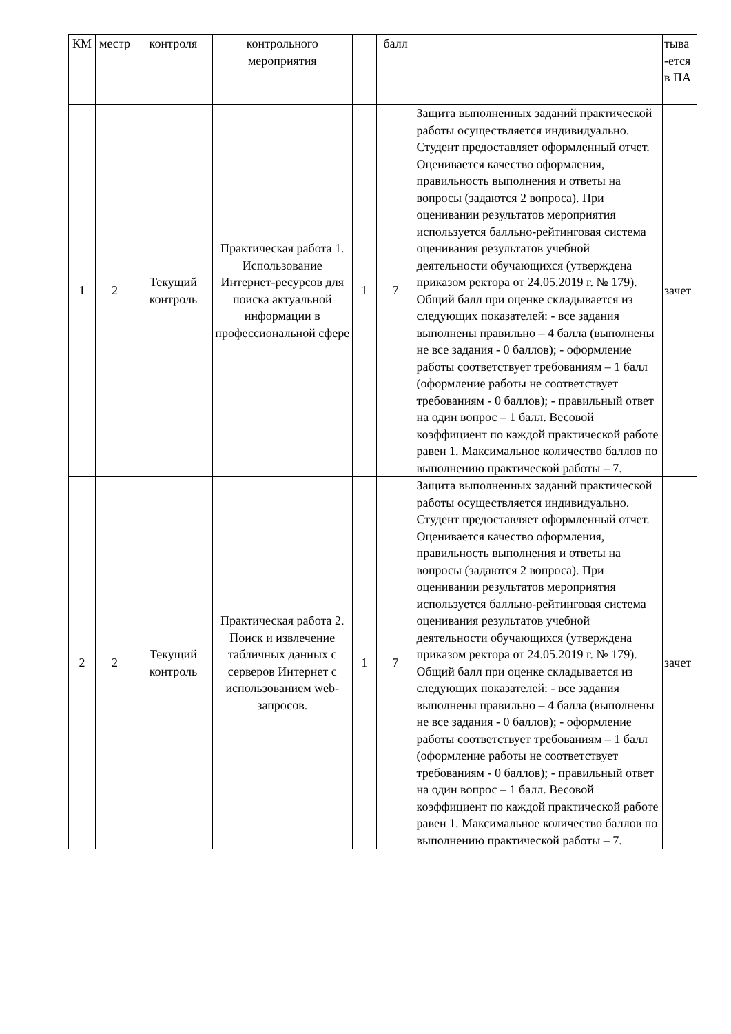| КМ | местр | контроля | контрольного мероприятия | | балл | | тыва -ется в ПА |
| 1 | 2 | Текущий контроль | Практическая работа 1. Использование Интернет-ресурсов для поиска актуальной информации в профессиональной сфере | 1 | 7 | Защита выполненных заданий практической работы осуществляется индивидуально. Студент предоставляет оформленный отчет. Оценивается качество оформления, правильность выполнения и ответы на вопросы (задаются 2 вопроса). При оценивании результатов мероприятия используется балльно-рейтинговая система оценивания результатов учебной деятельности обучающихся (утверждена приказом ректора от 24.05.2019 г. № 179). Общий балл при оценке складывается из следующих показателей: - все задания выполнены правильно – 4 балла (выполнены не все задания - 0 баллов); - оформление работы соответствует требованиям – 1 балл (оформление работы не соответствует требованиям - 0 баллов); - правильный ответ на один вопрос – 1 балл. Весовой коэффициент по каждой практической работе равен 1. Максимальное количество баллов по выполнению практической работы – 7. | зачет |
| 2 | 2 | Текущий контроль | Практическая работа 2. Поиск и извлечение табличных данных с серверов Интернет с использованием web-запросов. | 1 | 7 | Защита выполненных заданий практической работы осуществляется индивидуально. Студент предоставляет оформленный отчет. Оценивается качество оформления, правильность выполнения и ответы на вопросы (задаются 2 вопроса). При оценивании результатов мероприятия используется балльно-рейтинговая система оценивания результатов учебной деятельности обучающихся (утверждена приказом ректора от 24.05.2019 г. № 179). Общий балл при оценке складывается из следующих показателей: - все задания выполнены правильно – 4 балла (выполнены не все задания - 0 баллов); - оформление работы соответствует требованиям – 1 балл (оформление работы не соответствует требованиям - 0 баллов); - правильный ответ на один вопрос – 1 балл. Весовой коэффициент по каждой практической работе равен 1. Максимальное количество баллов по выполнению практической работы – 7. | зачет |